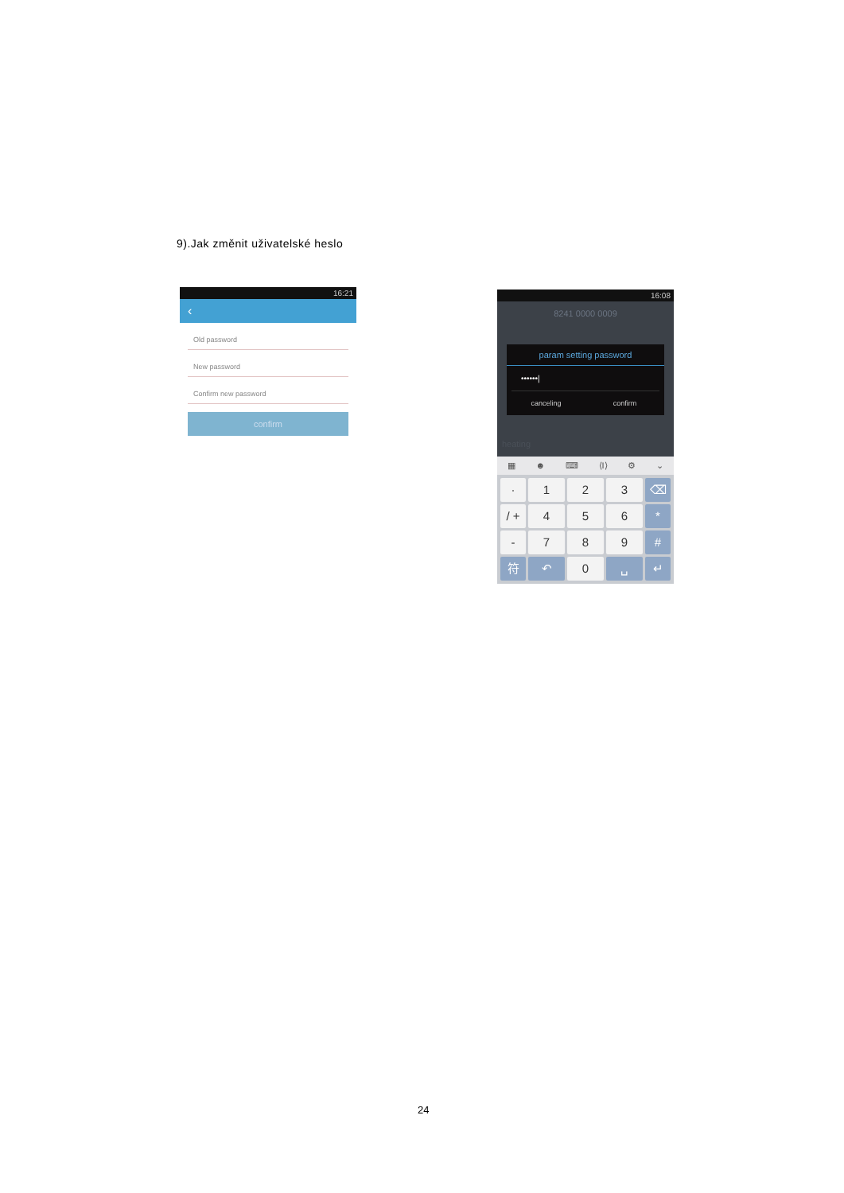9).Jak změnit uživatelské heslo
16:21
‹
Old password
New password
Confirm new password
confirm
16:08
8241 0000 0009
param setting password
••••••|
canceling confirm
heating
▦ ☻ ⌨ ⟨I⟩ ⚙ ⌄
·
1
2
3
⌫
/ +
4
5
6
*
-
7
8
9
#
符
↶
0
␣
↵
24